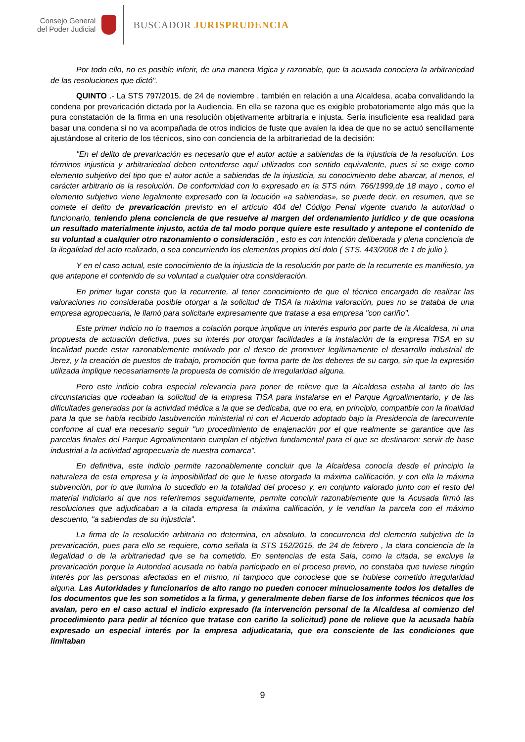Consejo General
del Poder Judicial
BUSCADOR JURISPRUDENCIA
Por todo ello, no es posible inferir, de una manera lógica y razonable, que la acusada conociera la arbitrariedad de las resoluciones que dictó".
QUINTO .- La STS 797/2015, de 24 de noviembre , también en relación a una Alcaldesa, acaba convalidando la condena por prevaricación dictada por la Audiencia. En ella se razona que es exigible probatoriamente algo más que la pura constatación de la firma en una resolución objetivamente arbitraria e injusta. Sería insuficiente esa realidad para basar una condena si no va acompañada de otros indicios de fuste que avalen la idea de que no se actuó sencillamente ajustándose al criterio de los técnicos, sino con conciencia de la arbitrariedad de la decisión:
"En el delito de prevaricación es necesario que el autor actúe a sabiendas de la injusticia de la resolución. Los términos injusticia y arbitrariedad deben entenderse aquí utilizados con sentido equivalente, pues si se exige como elemento subjetivo del tipo que el autor actúe a sabiendas de la injusticia, su conocimiento debe abarcar, al menos, el carácter arbitrario de la resolución. De conformidad con lo expresado en la STS núm. 766/1999,de 18 mayo , como el elemento subjetivo viene legalmente expresado con la locución «a sabiendas», se puede decir, en resumen, que se comete el delito de prevaricación previsto en el artículo 404 del Código Penal vigente cuando la autoridad o funcionario, teniendo plena conciencia de que resuelve al margen del ordenamiento jurídico y de que ocasiona un resultado materialmente injusto, actúa de tal modo porque quiere este resultado y antepone el contenido de su voluntad a cualquier otro razonamiento o consideración , esto es con intención deliberada y plena conciencia de la ilegalidad del acto realizado, o sea concurriendo los elementos propios del dolo ( STS. 443/2008 de 1 de julio ).
Y en el caso actual, este conocimiento de la injusticia de la resolución por parte de la recurrente es manifiesto, ya que antepone el contenido de su voluntad a cualquier otra consideración.
En primer lugar consta que la recurrente, al tener conocimiento de que el técnico encargado de realizar las valoraciones no consideraba posible otorgar a la solicitud de TISA la máxima valoración, pues no se trataba de una empresa agropecuaria, le llamó para solicitarle expresamente que tratase a esa empresa "con cariño".
Este primer indicio no lo traemos a colación porque implique un interés espurio por parte de la Alcaldesa, ni una propuesta de actuación delictiva, pues su interés por otorgar facilidades a la instalación de la empresa TISA en su localidad puede estar razonablemente motivado por el deseo de promover legítimamente el desarrollo industrial de Jerez, y la creación de puestos de trabajo, promoción que forma parte de los deberes de su cargo, sin que la expresión utilizada implique necesariamente la propuesta de comisión de irregularidad alguna.
Pero este indicio cobra especial relevancia para poner de relieve que la Alcaldesa estaba al tanto de las circunstancias que rodeaban la solicitud de la empresa TISA para instalarse en el Parque Agroalimentario, y de las dificultades generadas por la actividad médica a la que se dedicaba, que no era, en principio, compatible con la finalidad para la que se había recibido lasubvención ministerial ni con el Acuerdo adoptado bajo la Presidencia de larecurrente conforme al cual era necesario seguir "un procedimiento de enajenación por el que realmente se garantice que las parcelas finales del Parque Agroalimentario cumplan el objetivo fundamental para el que se destinaron: servir de base industrial a la actividad agropecuaria de nuestra comarca".
En definitiva, este indicio permite razonablemente concluir que la Alcaldesa conocía desde el principio la naturaleza de esta empresa y la imposibilidad de que le fuese otorgada la máxima calificación, y con ella la máxima subvención, por lo que ilumina lo sucedido en la totalidad del proceso y, en conjunto valorado junto con el resto del material indiciario al que nos referiremos seguidamente, permite concluir razonablemente que la Acusada firmó las resoluciones que adjudicaban a la citada empresa la máxima calificación, y le vendían la parcela con el máximo descuento, "a sabiendas de su injusticia".
La firma de la resolución arbitraria no determina, en absoluto, la concurrencia del elemento subjetivo de la prevaricación, pues para ello se requiere, como señala la STS 152/2015, de 24 de febrero , la clara conciencia de la ilegalidad o de la arbitrariedad que se ha cometido. En sentencias de esta Sala, como la citada, se excluye la prevaricación porque la Autoridad acusada no había participado en el proceso previo, no constaba que tuviese ningún interés por las personas afectadas en el mismo, ni tampoco que conociese que se hubiese cometido irregularidad alguna. Las Autoridades y funcionarios de alto rango no pueden conocer minuciosamente todos los detalles de los documentos que les son sometidos a la firma, y generalmente deben fiarse de los informes técnicos que los avalan, pero en el caso actual el indicio expresado (la intervención personal de la Alcaldesa al comienzo del procedimiento para pedir al técnico que tratase con cariño la solicitud) pone de relieve que la acusada había expresado un especial interés por la empresa adjudicataria, que era consciente de las condiciones que limitaban
9